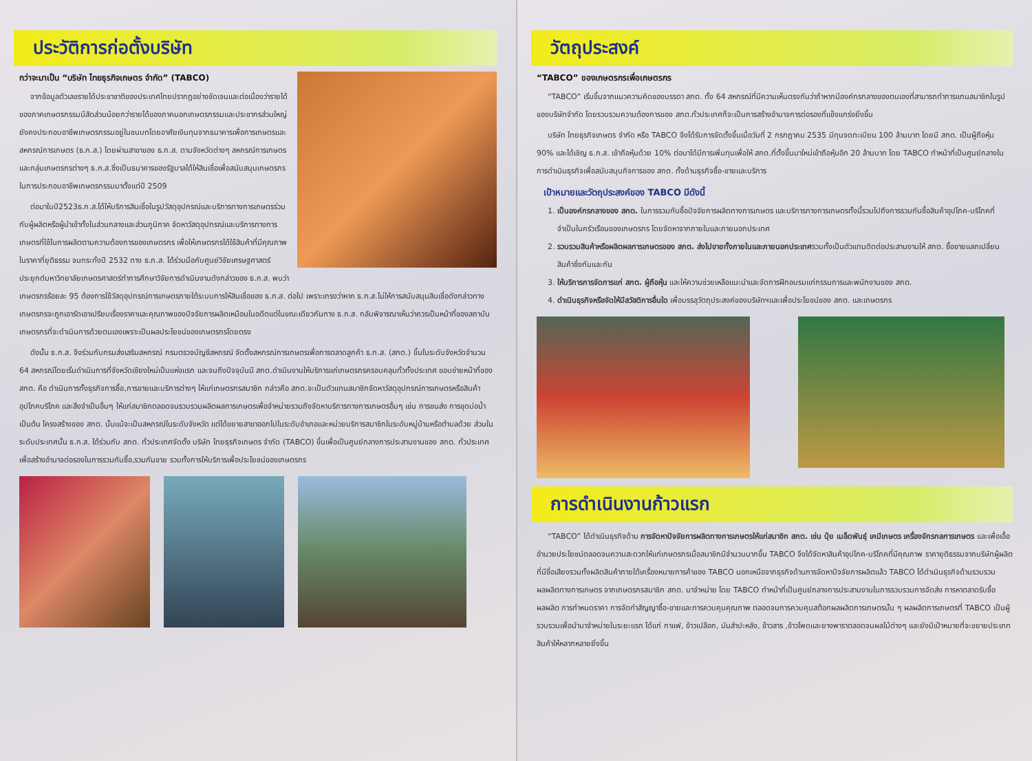ประวัติการก่อตั้งบริษัท
กว่าจะมาเป็น “บริษัท ไทยธุรกิจเกษตร จำกัด” (TABCO)
จากข้อมูลตัวเลขรายได้ประชาชาติของประเทศไทยปรากฏอย่างชัดเจนและต่อเนื่องว่ารายได้ของภาคเกษตรกรรมมีสัดส่วนน้อยกว่ารายได้ของภาคนอกเกษตรกรรมและประชากรส่วนใหญ่ยังคงประกอบอาชีพเกษตรกรรมอยู่ในชนบทโดยอาศัยเงินทุนจากธนาคารเพื่อการเกษตรและสหกรณ์การเกษตร (ธ.ก.ส.) โดยผ่านสาขาของ ธ.ก.ส. ตามจังหวัดต่างๆ สหกรณ์การเกษตรและกลุ่มเกษตรกรต่างๆ ธ.ก.ส.ซึ่งเป็นธนาคารของรัฐบาลได้ให้สินเชื่อเพื่อสนับสนุนเกษตรกรในการประกอบอาชีพเกษตรกรรมมาตั้งแต่ปี 2509
ต่อมาในปี2523ธ.ก.ส.ได้ให้บริการสินเชื่อในรูปวัสดุอุปกรณ์และบริการทางการเกษตรร่วมกับผู้ผลิตหรือผู้นำเข้าทั้งในส่วนกลางและส่วนภูมิภาค จัดหาวัสดุอุปกรณ์และบริการทางการเกษตรที่ใช้ในการผลิตตามความต้องการของเกษตรกร เพื่อให้เกษตรกรได้ใช้สินค้าที่มีคุณภาพในราคาที่ยุติธรรม จนกระทั่งปี 2532 ทาง ธ.ก.ส. ได้ร่วมมือกับศูนย์วิจัยเศรษฐศาสตร์ประยุกต์มหาวิทยาลัยเกษตรศาสตร์ทำการศึกษาวิจัยการดำเนินงานดังกล่าวของ ธ.ก.ส. พบว่าเกษตรกรร้อยละ 95 ต้องการใช้วัสดุอุปกรณ์การเกษตรภายใต้ระบบการให้สินเชื่อของ ธ.ก.ส. ต่อไป เพราะเกรงว่าหาก ธ.ก.ส.ไม่ให้การสนับสนุนสินเชื่อดังกล่าวทางเกษตรกรจะถูกเอารัดเอาเปรียบเรื่องราคาและคุณภาพของปัจจัยการผลิตเหมือนในอดีตแต่ในขณะเดียวกันทาง ธ.ก.ส. กลับพิจารณาเห็นว่าควรเป็นหน้าที่ของสถาบันเกษตรกรที่จะดำเนินการด้วยตนเองเพราะเป็นผลประโยชน์ของเกษตรกรโดยตรง
ดังนั้น ธ.ก.ส. จึงร่วมกับกรมส่งเสริมสหกรณ์ กรมตรวจบัญชีสหกรณ์ จัดตั้งสหกรณ์การเกษตรเพื่อการตลาดลูกค้า ธ.ก.ส. (สกต.) ขึ้นในระดับจังหวัดจำนวน 64 สหกรณ์โดยเริ่มดำเนินการที่จังหวัดเชียงใหม่เป็นแห่งแรก และจนถึงปัจจุบันมี สกต.ดำเนินงานให้บริการแก่เกษตรกรครอบคลุมทั่วทั้งประเทศ ขอบข่ายหน้าที่ของ สกต. คือ ดำเนินการทั้งธุรกิจการซื้อ,การขายและบริการต่างๆ ให้แก่เกษตรกรสมาชิก กล่าวคือ สกต.จะเป็นตัวแทนสมาชิกจัดหาวัสดุอุปกรณ์การเกษตรหรือสินค้าอุปโภคบริโภค และสิ่งจำเป็นอื่นๆ ให้แก่สมาชิกตลอดจนรวบรวมผลิตผลการเกษตรเพื่อจำหน่ายรวมถึงจัดหาบริการทางการเกษตรอื่นๆ เช่น การขนส่ง การขุดบ่อน้ำ เป็นต้น โครงสร้างของ สกต. นั้นแม้จะเป็นสหกรณ์ในระดับจังหวัด แต่ได้ขยายสาขาออกไปในระดับอำเภอและหน่วยบริการสมาชิกในระดับหมู่บ้านหรือตำบลด้วย ส่วนในระดับประเทศนั้น ธ.ก.ส. ได้ร่วมกับ สกต. ทั่วประเทศจัดตั้ง บริษัท ไทยธุรกิจเกษตร จำกัด (TABCO) ขึ้นเพื่อเป็นศูนย์กลางการประสานงานของ สกต. ทั่วประเทศเพื่อสร้างอำนาจต่อรองในการรวมกันซื้อ,รวมกันขาย รวมทั้งการให้บริการเพื่อประโยชน์ของเกษตรกร
วัตถุประสงค์
“TABCO” ของเกษตรกรเพื่อเกษตรกร
“TABCO” เริ่มขึ้นจากแนวความคิดของบรรดา สกต. ทั้ง 64 สหกรณ์ที่มีความเห็นตรงกันว่าถ้าหากมีองค์กรกลางของตนเองที่สามารถทำการแทนสมาชิกในรูปของบริษัทจำกัด โดยรวบรวมความต้องการของ สกต.ทั่วประเทศก็จะเป็นการสร้างอำนาจการต่อรองที่แข็งแกร่งยิ่งขึ้น
บริษัท ไทยธุรกิจเกษตร จำกัด หรือ TABCO จึงได้รับการจัดตั้งขึ้นเมื่อวันที่ 2 กรกฎาคม 2535 มีทุนจดทะเบียน 100 ล้านบาท โดยมี สกต. เป็นผู้ถือหุ้น 90% และได้เชิญ ธ.ก.ส. เข้าถือหุ้นด้วย 10% ต่อมาได้มีการเพิ่มทุนเพื่อให้ สกต.ที่ตั้งขึ้นมาใหม่เข้าถือหุ้นอีก 20 ล้านบาท โดย TABCO ทำหน้าที่เป็นศูนย์กลางในการดำเนินธุรกิจเพื่อสนับสนุนกิจการของ สกต. ทั้งด้านธุรกิจซื้อ-ขายและบริการ
เป้าหมายและวัตถุประสงค์ของ TABCO มีดังนี้
1. เป็นองค์กรกลางของ สกต. ในการรวมกันซื้อปัจจัยการผลิตทางการเกษตร และบริการทางการเกษตรทั้งนี้รวมไปถึงการรวมกันซื้อสินค้าอุปโภค-บริโภคที่จำเป็นในครัวเรือนของเกษตรกร โดยจัดหาจากภายในและภายนอกประเทศ
2. รวบรวมสินค้าหรือผลิตผลการเกษตรของ สกต. ส่งไปขายทั้งภายในและภายนอกประเทศรวมทั้งเป็นตัวแทนติดต่อประสานงานให้ สกต. ซื้อขายแลกเปลี่ยนสินค้าซึ่งกันและกัน
3. ให้บริการการจัดการแก่ สกต. ผู้ถือหุ้น และให้ความช่วยเหลือแนะนำและจัดการฝึกอบรมแก่กรรมการและพนักงานของ สกต.
4. ดำเนินธุรกิจหรือจัดให้มีสวัสดิการอื่นใด เพื่อบรรลุวัตถุประสงค์ของบริษัทฯและเพื่อประโยชน์ของ สกต. และเกษตรกร
การดำเนินงานก้าวแรก
“TABCO” ได้ดำเนินธุรกิจด้าน การจัดหาปัจจัยการผลิตทางการเกษตรให้แก่สมาชิก สกต. เช่น ปุ๋ย เมล็ดพันธุ์ เคมีเกษตร เครื่องจักรกลการเกษตร และเพื่อเอื้ออำนวยประโยชน์ตลอดจนความสะดวกให้แก่เกษตรกรเมื่อสมาชิกมีจำนวนมากขึ้น TABCO จึงได้จัดหาสินค้าอุปโภค-บริโภคที่มีคุณภาพ ราคายุติธรรมจากบริษัทผู้ผลิตที่มีชื่อเสียงรวมทั้งผลิตสินค้าภายใต้เครื่องหมายการค้าของ TABCO นอกเหนือจากธุรกิจด้านการจัดหาปัจจัยการผลิตแล้ว TABCO ได้ดำเนินธุรกิจด้านรวบรวมผลผลิตทางการเกษตร จากเกษตรกรสมาชิก สกต. มาจำหน่าย โดย TABCO ทำหน้าที่เป็นศูนย์กลางการประสานงานในการรวบรวมการจัดส่ง การหาตลาดรับซื้อผลผลิต การกำหนดราคา การจัดทำสัญญาซื้อ-ขายและการควบคุมคุณภาพ ตลอดจนการควบคุมสต็อกผลผลิตการเกษตรนั้น ๆ ผลผลิตการเกษตรที่ TABCO เป็นผู้รวบรวมเพื่อนำมาจำหน่ายในระยะแรก ได้แก่ กาแฟ, ข้าวเปลือก, มันสำปะหลัง, ข้าวสาร ,ข้าวโพดและยางพาราตลอดจนผลไม้ต่างๆ และยังมีเป้าหมายที่จะขยายประเภทสินค้าให้หลากหลายยิ่งขึ้น